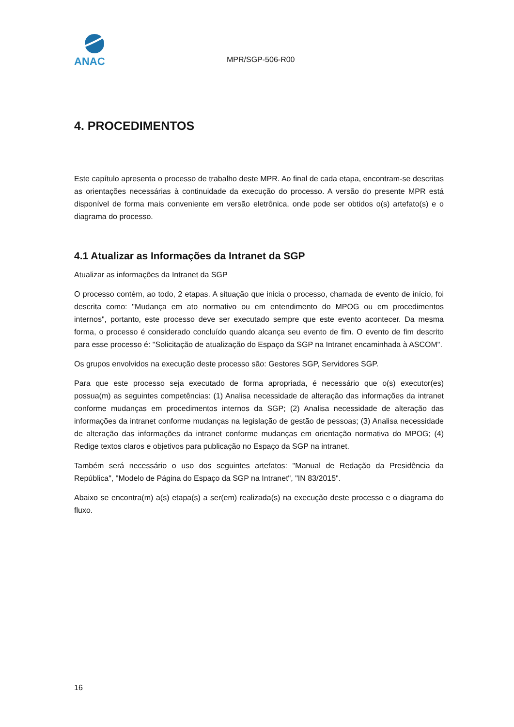ANAC
MPR/SGP-506-R00
4. PROCEDIMENTOS
Este capítulo apresenta o processo de trabalho deste MPR. Ao final de cada etapa, encontram-se descritas as orientações necessárias à continuidade da execução do processo. A versão do presente MPR está disponível de forma mais conveniente em versão eletrônica, onde pode ser obtidos o(s) artefato(s) e o diagrama do processo.
4.1 Atualizar as Informações da Intranet da SGP
Atualizar as informações da Intranet da SGP
O processo contém, ao todo, 2 etapas. A situação que inicia o processo, chamada de evento de início, foi descrita como: "Mudança em ato normativo ou em entendimento do MPOG ou em procedimentos internos", portanto, este processo deve ser executado sempre que este evento acontecer. Da mesma forma, o processo é considerado concluído quando alcança seu evento de fim. O evento de fim descrito para esse processo é: "Solicitação de atualização do Espaço da SGP na Intranet encaminhada à ASCOM".
Os grupos envolvidos na execução deste processo são: Gestores SGP, Servidores SGP.
Para que este processo seja executado de forma apropriada, é necessário que o(s) executor(es) possua(m) as seguintes competências: (1) Analisa necessidade de alteração das informações da intranet conforme mudanças em procedimentos internos da SGP; (2) Analisa necessidade de alteração das informações da intranet conforme mudanças na legislação de gestão de pessoas; (3) Analisa necessidade de alteração das informações da intranet conforme mudanças em orientação normativa do MPOG; (4) Redige textos claros e objetivos para publicação no Espaço da SGP na intranet.
Também será necessário o uso dos seguintes artefatos: "Manual de Redação da Presidência da República", "Modelo de Página do Espaço da SGP na Intranet", "IN 83/2015".
Abaixo se encontra(m) a(s) etapa(s) a ser(em) realizada(s) na execução deste processo e o diagrama do fluxo.
16